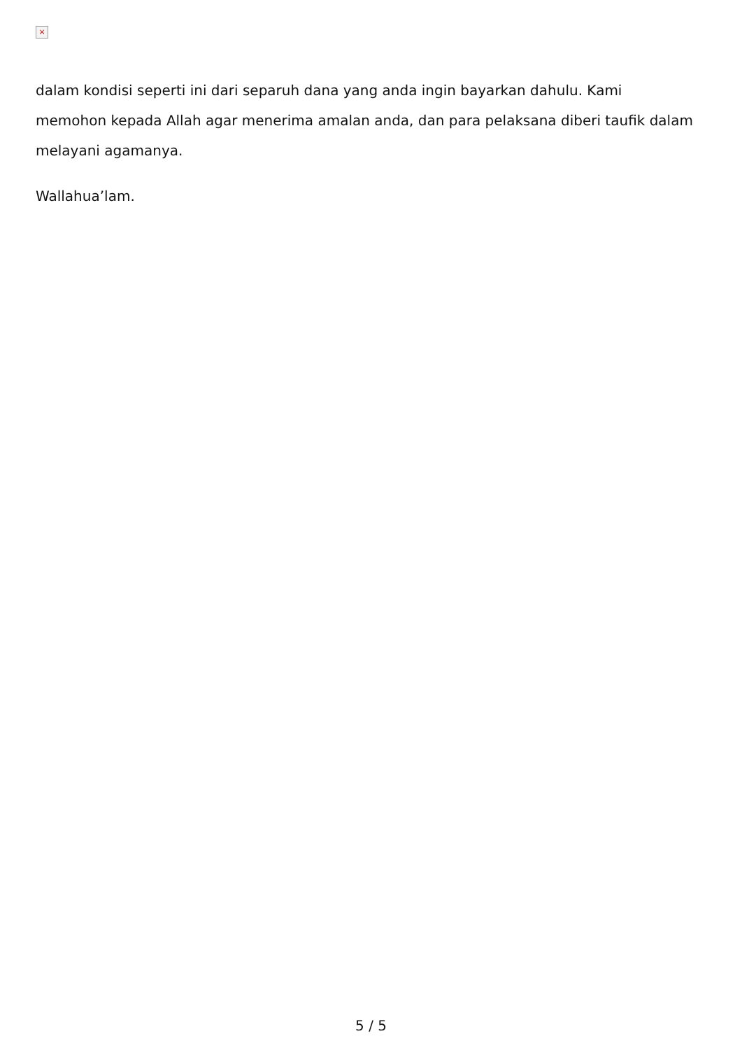×
dalam kondisi seperti ini dari separuh dana yang anda ingin bayarkan dahulu. Kami memohon kepada Allah agar menerima amalan anda, dan para pelaksana diberi taufik dalam melayani agamanya.
Wallahua’lam.
5 / 5